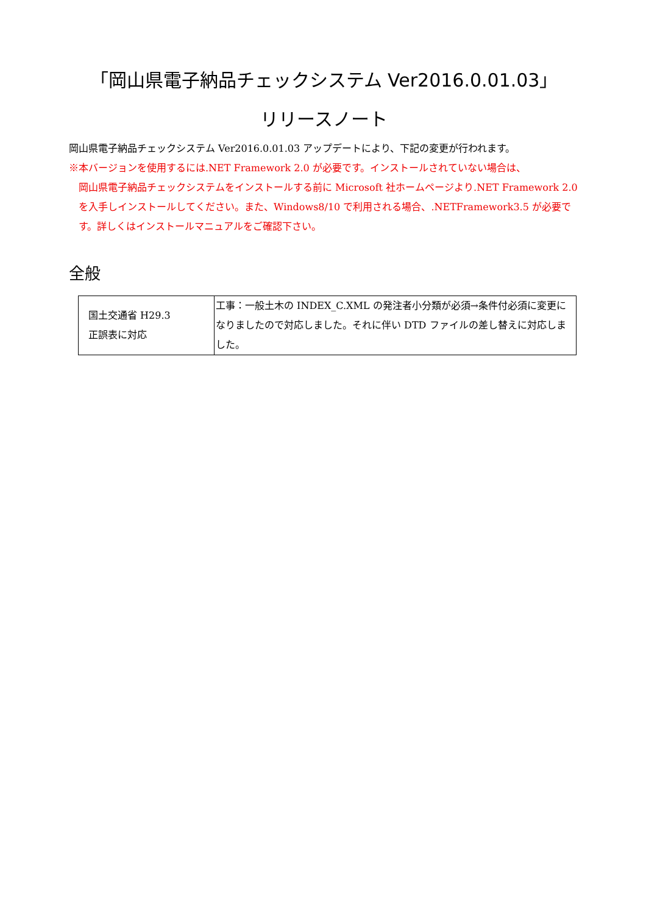「岡山県電子納品チェックシステム Ver2016.0.01.03」
リリースノート
岡山県電子納品チェックシステム Ver2016.0.01.03 アップデートにより、下記の変更が行われます。
※本バージョンを使用するには.NET Framework 2.0 が必要です。インストールされていない場合は、
岡山県電子納品チェックシステムをインストールする前に Microsoft 社ホームページより.NET Framework 2.0 を入手しインストールしてください。また、Windows8/10 で利用される場合、.NETFramework3.5 が必要です。詳しくはインストールマニュアルをご確認下さい。
全般
| 国土交通省 H29.3 正誤表に対応 | 工事：一般土木の INDEX_C.XML の発注者小分類が必須→条件付必須に変更になりましたので対応しました。それに伴い DTD ファイルの差し替えに対応しました。 |